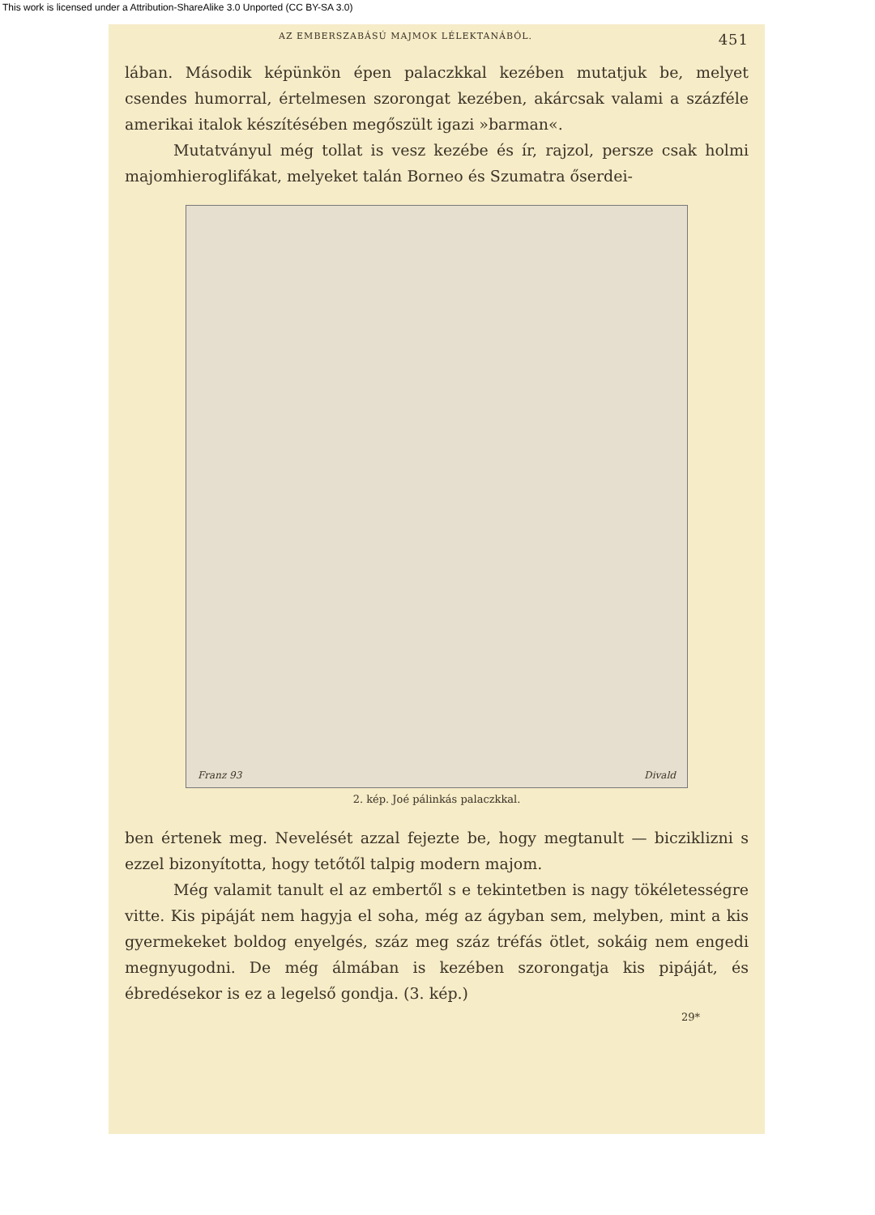This work is licensed under a Attribution-ShareAlike 3.0 Unported (CC BY-SA 3.0)
AZ EMBERSZABÁSÚ MAJMOK LÉLEKTANÁBÓL. 451
lában. Második képünkön épen palaczkkal kezében mutatjuk be, melyet csendes humorral, értelmesen szorongat kezében, akárcsak valami a százféle amerikai italok készítésében megőszült igazi »bar­man«.
Mutatványul még tollat is vesz kezébe és ír, rajzol, persze csak holmi majomhieroglifákat, melyeket talán Borneo és Szumatra őserdei-
Franz 93 Divald
2. kép. Joé pálinkás palaczkkal.
ben értenek meg. Nevelését azzal fejezte be, hogy megtanult — biczik­lizni s ezzel bizonyította, hogy tetőtől talpig modern majom.
Még valamit tanult el az embertől s e tekintetben is nagy tökéletességre vitte. Kis pipáját nem hagyja el soha, még az ágy­ban sem, melyben, mint a kis gyermekeket boldog enyelgés, száz meg száz tréfás ötlet, sokáig nem engedi megnyugodni. De még álmában is kezében szorongatja kis pipáját, és ébredésekor is ez a legelső gondja. (3. kép.)
29*